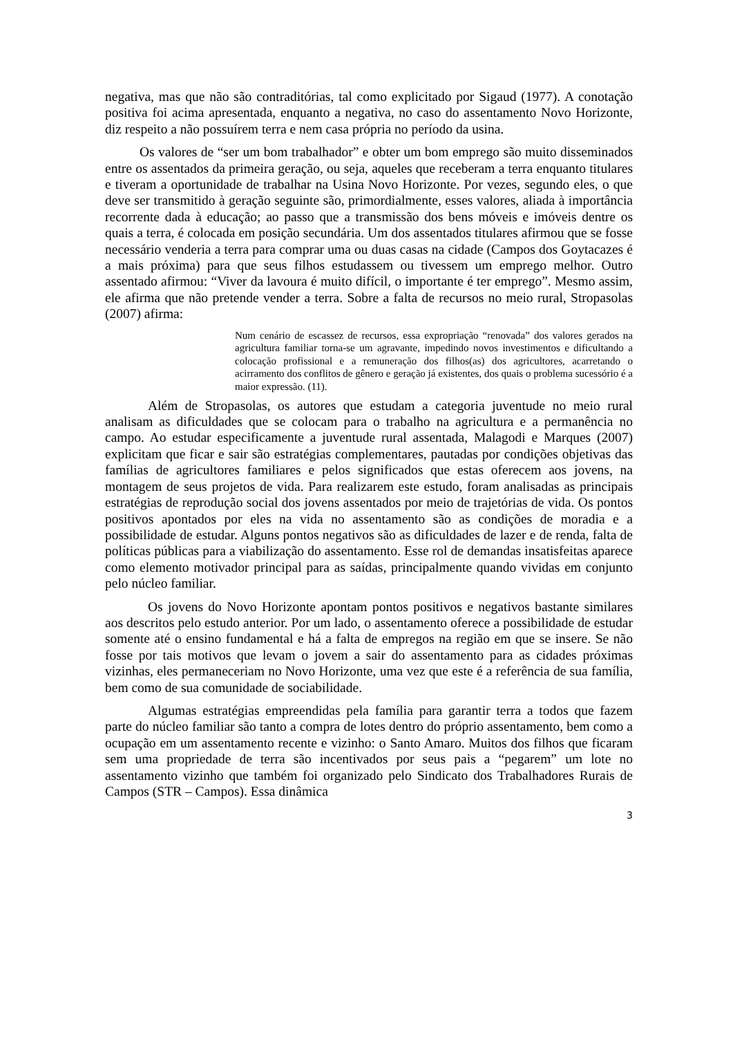negativa, mas que não são contraditórias, tal como explicitado por Sigaud (1977). A conotação positiva foi acima apresentada, enquanto a negativa, no caso do assentamento Novo Horizonte, diz respeito a não possuírem terra e nem casa própria no período da usina.
Os valores de “ser um bom trabalhador” e obter um bom emprego são muito disseminados entre os assentados da primeira geração, ou seja, aqueles que receberam a terra enquanto titulares e tiveram a oportunidade de trabalhar na Usina Novo Horizonte. Por vezes, segundo eles, o que deve ser transmitido à geração seguinte são, primordialmente, esses valores, aliada à importância recorrente dada à educação; ao passo que a transmissão dos bens móveis e imóveis dentre os quais a terra, é colocada em posição secundária. Um dos assentados titulares afirmou que se fosse necessário venderia a terra para comprar uma ou duas casas na cidade (Campos dos Goytacazes é a mais próxima) para que seus filhos estudassem ou tivessem um emprego melhor. Outro assentado afirmou: “Viver da lavoura é muito difícil, o importante é ter emprego”. Mesmo assim, ele afirma que não pretende vender a terra. Sobre a falta de recursos no meio rural, Stropasolas (2007) afirma:
Num cenário de escassez de recursos, essa expropriação “renovada” dos valores gerados na agricultura familiar torna-se um agravante, impedindo novos investimentos e dificultando a colocação profissional e a remuneração dos filhos(as) dos agricultores, acarretando o acirramento dos conflitos de gênero e geração já existentes, dos quais o problema sucessório é a maior expressão. (11).
Além de Stropasolas, os autores que estudam a categoria juventude no meio rural analisam as dificuldades que se colocam para o trabalho na agricultura e a permanência no campo. Ao estudar especificamente a juventude rural assentada, Malagodi e Marques (2007) explicitam que ficar e sair são estratégias complementares, pautadas por condições objetivas das famílias de agricultores familiares e pelos significados que estas oferecem aos jovens, na montagem de seus projetos de vida. Para realizarem este estudo, foram analisadas as principais estratégias de reprodução social dos jovens assentados por meio de trajetórias de vida. Os pontos positivos apontados por eles na vida no assentamento são as condições de moradia e a possibilidade de estudar. Alguns pontos negativos são as dificuldades de lazer e de renda, falta de políticas públicas para a viabilização do assentamento. Esse rol de demandas insatisfeitas aparece como elemento motivador principal para as saídas, principalmente quando vividas em conjunto pelo núcleo familiar.
Os jovens do Novo Horizonte apontam pontos positivos e negativos bastante similares aos descritos pelo estudo anterior. Por um lado, o assentamento oferece a possibilidade de estudar somente até o ensino fundamental e há a falta de empregos na região em que se insere. Se não fosse por tais motivos que levam o jovem a sair do assentamento para as cidades próximas vizinhas, eles permaneceriam no Novo Horizonte, uma vez que este é a referência de sua família, bem como de sua comunidade de sociabilidade.
Algumas estratégias empreendidas pela família para garantir terra a todos que fazem parte do núcleo familiar são tanto a compra de lotes dentro do próprio assentamento, bem como a ocupação em um assentamento recente e vizinho: o Santo Amaro. Muitos dos filhos que ficaram sem uma propriedade de terra são incentivados por seus pais a “pegarem” um lote no assentamento vizinho que também foi organizado pelo Sindicato dos Trabalhadores Rurais de Campos (STR – Campos). Essa dinâmica
3